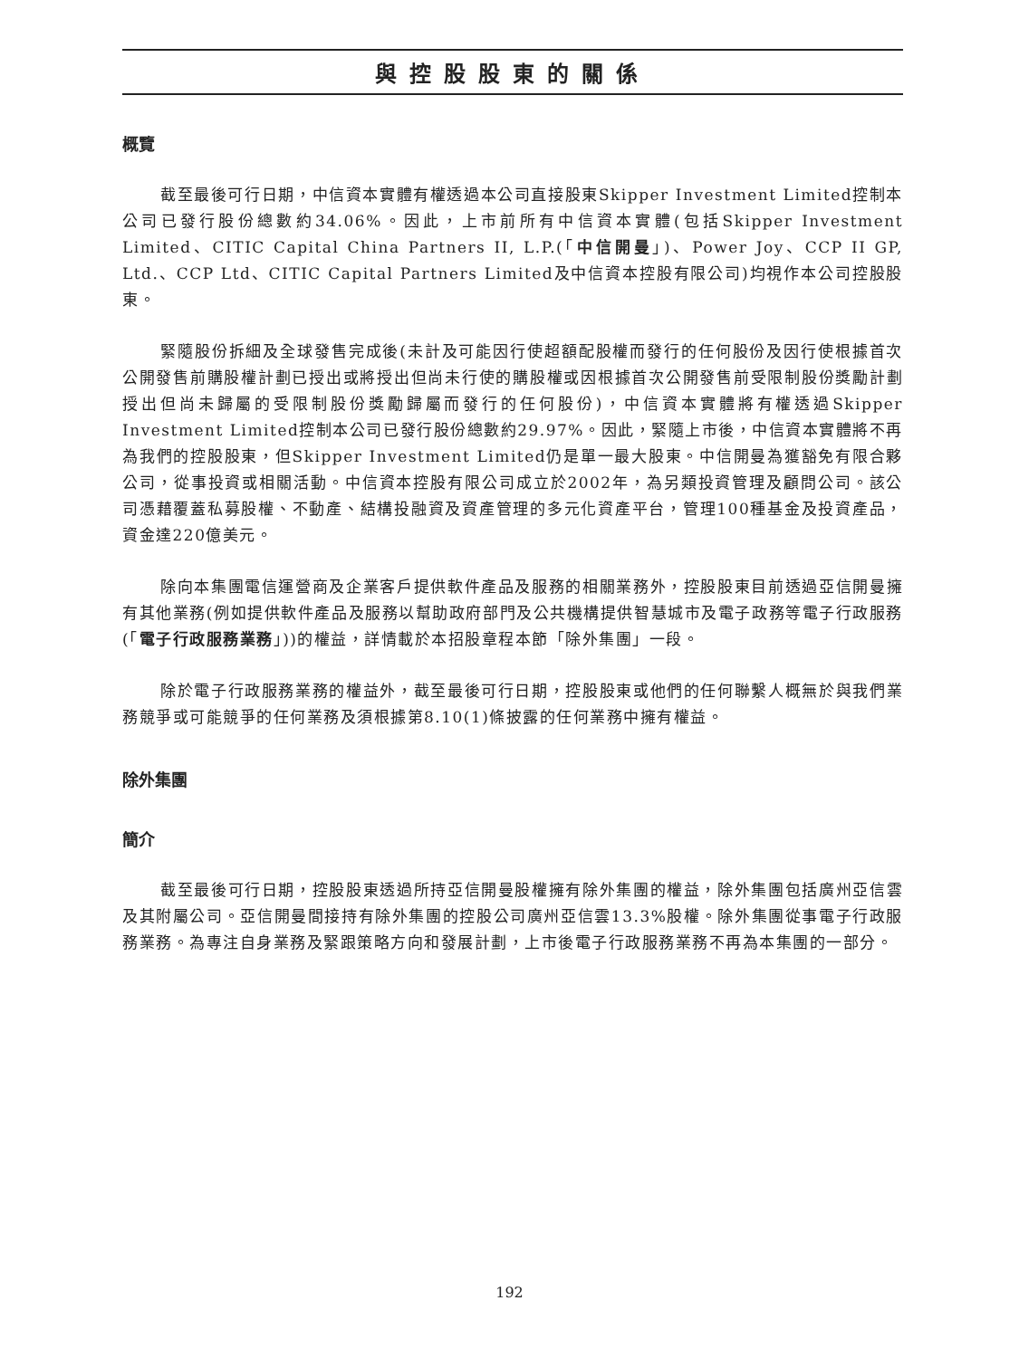與控股股東的關係
概覽
截至最後可行日期，中信資本實體有權透過本公司直接股東Skipper Investment Limited控制本公司已發行股份總數約34.06%。因此，上市前所有中信資本實體(包括Skipper Investment Limited、CITIC Capital China Partners II, L.P.(「中信開曼」)、Power Joy、CCP II GP, Ltd.、CCP Ltd、CITIC Capital Partners Limited及中信資本控股有限公司)均視作本公司控股股東。
緊隨股份拆細及全球發售完成後(未計及可能因行使超額配股權而發行的任何股份及因行使根據首次公開發售前購股權計劃已授出或將授出但尚未行使的購股權或因根據首次公開發售前受限制股份獎勵計劃授出但尚未歸屬的受限制股份獎勵歸屬而發行的任何股份)，中信資本實體將有權透過Skipper Investment Limited控制本公司已發行股份總數約29.97%。因此，緊隨上市後，中信資本實體將不再為我們的控股股東，但Skipper Investment Limited仍是單一最大股東。中信開曼為獲豁免有限合夥公司，從事投資或相關活動。中信資本控股有限公司成立於2002年，為另類投資管理及顧問公司。該公司憑藉覆蓋私募股權、不動產、結構投融資及資產管理的多元化資產平台，管理100種基金及投資產品，資金達220億美元。
除向本集團電信運營商及企業客戶提供軟件產品及服務的相關業務外，控股股東目前透過亞信開曼擁有其他業務(例如提供軟件產品及服務以幫助政府部門及公共機構提供智慧城市及電子政務等電子行政服務(「電子行政服務業務」))的權益，詳情載於本招股章程本節「除外集團」一段。
除於電子行政服務業務的權益外，截至最後可行日期，控股股東或他們的任何聯繫人概無於與我們業務競爭或可能競爭的任何業務及須根據第8.10(1)條披露的任何業務中擁有權益。
除外集團
簡介
截至最後可行日期，控股股東透過所持亞信開曼股權擁有除外集團的權益，除外集團包括廣州亞信雲及其附屬公司。亞信開曼間接持有除外集團的控股公司廣州亞信雲13.3%股權。除外集團從事電子行政服務業務。為專注自身業務及緊跟策略方向和發展計劃，上市後電子行政服務業務不再為本集團的一部分。
192